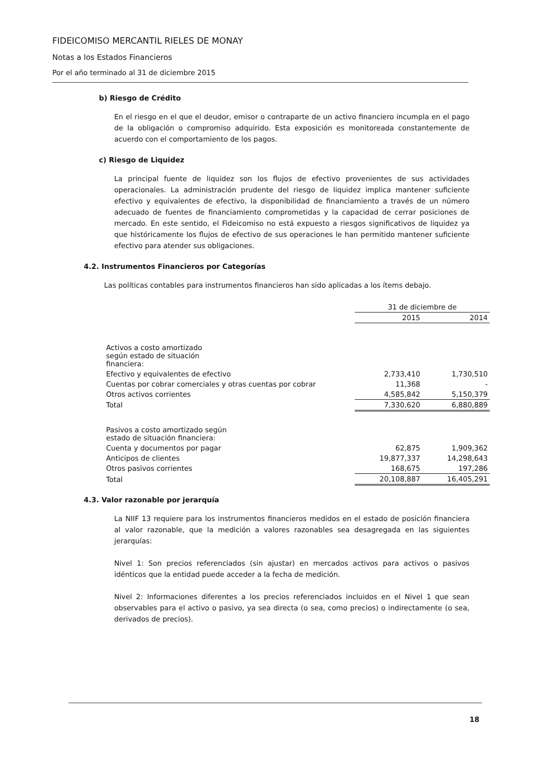FIDEICOMISO MERCANTIL RIELES DE MONAY
Notas a los Estados Financieros
Por el año terminado al 31 de diciembre 2015
b) Riesgo de Crédito
En el riesgo en el que el deudor, emisor o contraparte de un activo financiero incumpla en el pago de la obligación o compromiso adquirido. Esta exposición es monitoreada constantemente de acuerdo con el comportamiento de los pagos.
c) Riesgo de Liquidez
La principal fuente de liquidez son los flujos de efectivo provenientes de sus actividades operacionales. La administración prudente del riesgo de liquidez implica mantener suficiente efectivo y equivalentes de efectivo, la disponibilidad de financiamiento a través de un número adecuado de fuentes de financiamiento comprometidas y la capacidad de cerrar posiciones de mercado. En este sentido, el Fideicomiso no está expuesto a riesgos significativos de liquidez ya que históricamente los flujos de efectivo de sus operaciones le han permitido mantener suficiente efectivo para atender sus obligaciones.
4.2. Instrumentos Financieros por Categorías
Las políticas contables para instrumentos financieros han sido aplicadas a los ítems debajo.
| | 31 de diciembre de | |
| --- | --- | --- |
| | 2015 | 2014 |
| Activos a costo amortizado según estado de situación financiera: | | |
| Efectivo y equivalentes de efectivo | 2,733,410 | 1,730,510 |
| Cuentas por cobrar comerciales y otras cuentas por cobrar | 11,368 | - |
| Otros activos corrientes | 4,585,842 | 5,150,379 |
| Total | 7,330,620 | 6,880,889 |
| Pasivos a costo amortizado según estado de situación financiera: | | |
| Cuenta y documentos por pagar | 62,875 | 1,909,362 |
| Anticipos de clientes | 19,877,337 | 14,298,643 |
| Otros pasivos corrientes | 168,675 | 197,286 |
| Total | 20,108,887 | 16,405,291 |
4.3. Valor razonable por jerarquía
La NIIF 13 requiere para los instrumentos financieros medidos en el estado de posición financiera al valor razonable, que la medición a valores razonables sea desagregada en las siguientes jerarquías:
Nivel 1: Son precios referenciados (sin ajustar) en mercados activos para activos o pasivos idénticos que la entidad puede acceder a la fecha de medición.
Nivel 2: Informaciones diferentes a los precios referenciados incluidos en el Nivel 1 que sean observables para el activo o pasivo, ya sea directa (o sea, como precios) o indirectamente (o sea, derivados de precios).
18